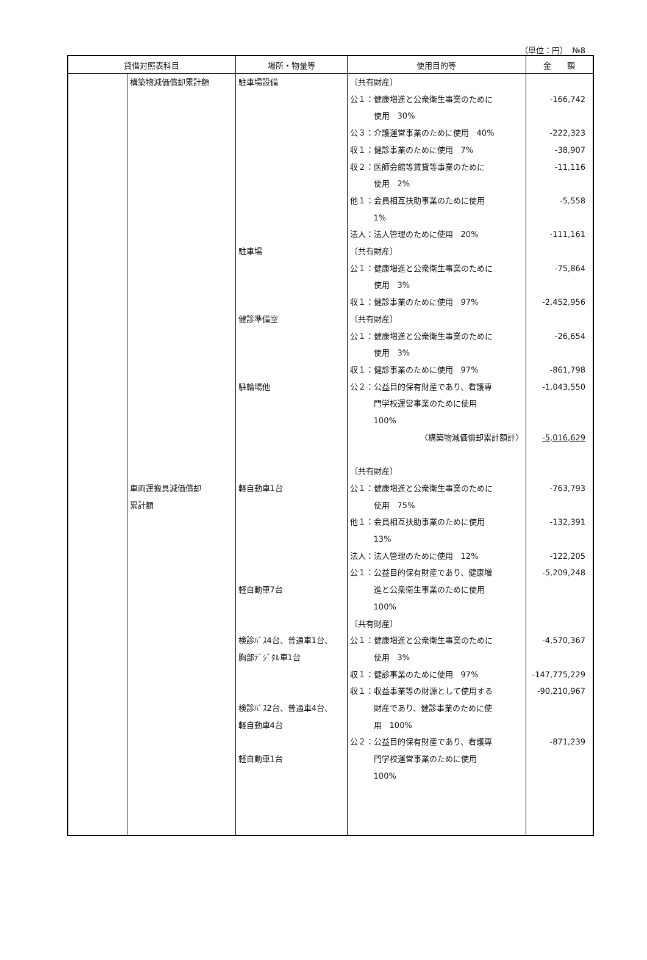（単位：円）　№8
| 貸借対照表科目 | | 場所・物量等 | 使用目的等 | 金 額 |
| --- | --- | --- | --- | --- |
| | 構築物減価償却累計額 車両運搬具減価償却 累計額 | 駐車場設備 駐車場 健診準備室 駐輪場他 軽自動車1台 軽自動車7台 検診ﾊﾞｽ4台、普通車1台、 胸部ﾃﾞｼﾞﾀﾙ車1台 検診ﾊﾞｽ2台、普通車4台、 軽自動車4台 軽自動車1台 | 〔共有財産〕 公１：健康増進と公衆衛生事業のために 使用 30% 公３：介護運営事業のために使用 40% 収１：健診事業のために使用 7% 収２：医師会館等賃貸等事業のために 使用 2% 他１：会員相互扶助事業のために使用 1% 法人：法人管理のために使用 20% 〔共有財産〕 公１：健康増進と公衆衛生事業のために 使用 3% 収１：健診事業のために使用 97% 〔共有財産〕 公１：健康増進と公衆衛生事業のために 使用 3% 収１：健診事業のために使用 97% 公２：公益目的保有財産であり、看護専 門学校運営事業のために使用 100% 〈構築物減価償却累計額計〉 〔共有財産〕 公１：健康増進と公衆衛生事業のために 使用 75% 他１：会員相互扶助事業のために使用 13% 法人：法人管理のために使用 12% 公１：公益目的保有財産であり、健康増 進と公衆衛生事業のために使用 100% 〔共有財産〕 公１：健康増進と公衆衛生事業のために 使用 3% 収１：健診事業のために使用 97% 収１：収益事業等の財源として使用する 財産であり、健診事業のために使 用 100% 公２：公益目的保有財産であり、看護専 門学校運営事業のために使用 100% | -166,742 -222,323 -38,907 -11,116 -5,558 -111,161 -75,864 -2,452,956 -26,654 -861,798 -1,043,550 -5,016,629 -763,793 -132,391 -122,205 -5,209,248 -4,570,367 -147,775,229 -90,210,967 -871,239 |